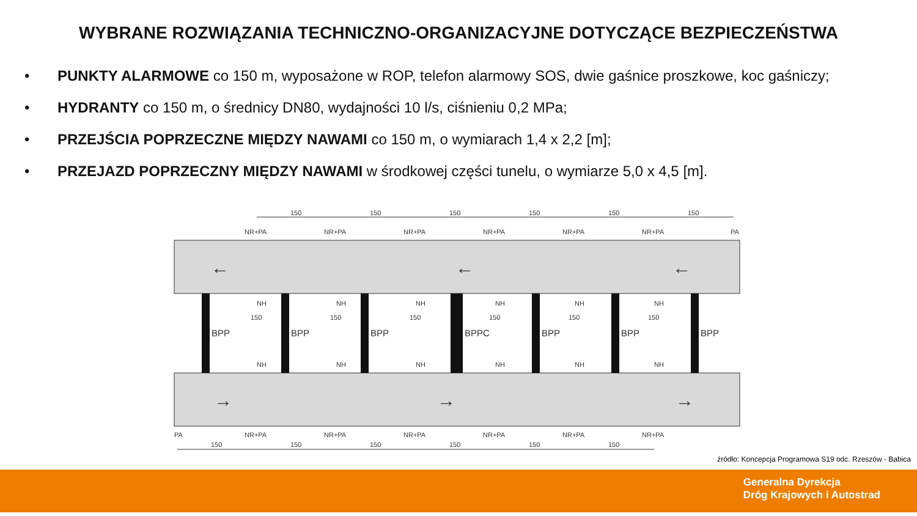WYBRANE ROZWIĄZANIA TECHNICZNO-ORGANIZACYJNE DOTYCZĄCE BEZPIECZEŃSTWA
• PUNKTY ALARMOWE co 150 m, wyposażone w ROP, telefon alarmowy SOS, dwie gaśnice proszkowe, koc gaśniczy;
• HYDRANTY co 150 m, o średnicy DN80, wydajności 10 l/s, ciśnieniu 0,2 MPa;
• PRZEJŚCIA POPRZECZNE MIĘDZY NAWAMI co 150 m, o wymiarach 1,4 x 2,2 [m];
• PRZEJAZD POPRZECZNY MIĘDZY NAWAMI w środkowej części tunelu, o wymiarze 5,0 x 4,5 [m].
150
150
150
150
150
150
NR+PA
NR+PA
NR+PA
NR+PA
NR+PA
NR+PA
PA
NH
NH
NH
NH
NH
NH
150
150
150
150
150
150
BPP
BPP
BPP
BPPC
BPP
BPP
BPP
NH
NH
NH
NH
NH
NH
←
←
←
→
→
→
PA
NR+PA
NR+PA
NR+PA
NR+PA
NR+PA
NR+PA
150
150
150
150
150
150
źródło: Koncepcja Programowa S19 odc. Rzeszów - Babica
Generalna Dyrekcja
Dróg Krajowych i Autostrad